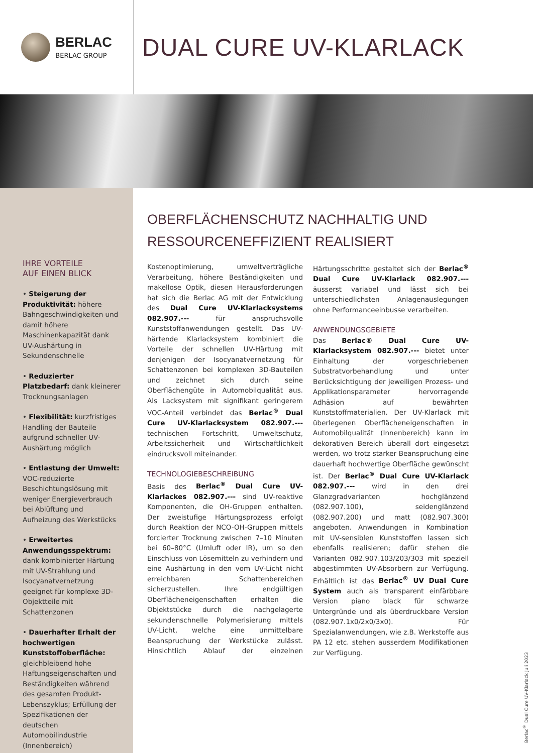BERLAC
BERLAC GROUP
DUAL CURE UV-KLARLACK
IHRE VORTEILE
AUF EINEN BLICK
• Steigerung der Produktivität: höhere Bahngeschwindigkeiten und damit höhere Maschinenkapazität dank UV-Aushärtung in Sekundenschnelle
• Reduzierter Platzbedarf: dank kleinerer Trocknungsanlagen
• Flexibilität: kurzfristiges Handling der Bauteile aufgrund schneller UV-Aushärtung möglich
• Entlastung der Umwelt: VOC-reduzierte Beschichtungslösung mit weniger Energieverbrauch bei Ablüftung und Aufheizung des Werkstücks
• Erweitertes Anwendungsspektrum: dank kombinierter Härtung mit UV-Strahlung und Isocyanatvernetzung geeignet für komplexe 3D-Objektteile mit Schattenzonen
• Dauerhafter Erhalt der hochwertigen Kunststoffoberfläche: gleichbleibend hohe Haftungseigenschaften und Beständigkeiten während des gesamten Produkt-Lebenszyklus; Erfüllung der Spezifikationen der deutschen Automobilindustrie (Innenbereich)
OBERFLÄCHENSCHUTZ NACHHALTIG UND RESSOURCENEFFIZIENT REALISIERT
Kostenoptimierung, umweltverträgliche Verarbeitung, höhere Beständigkeiten und makellose Optik, diesen Herausforderungen hat sich die Berlac AG mit der Entwicklung des Dual Cure UV-Klarlacksystems 082.907.--- für anspruchsvolle Kunststoffanwendungen gestellt. Das UV-härtende Klarlacksystem kombiniert die Vorteile der schnellen UV-Härtung mit denjenigen der Isocyanatvernetzung für Schattenzonen bei komplexen 3D-Bauteilen und zeichnet sich durch seine Oberflächengüte in Automobilqualität aus. Als Lacksystem mit signifikant geringerem VOC-Anteil verbindet das Berlac<sup>®</sup> Dual Cure UV-Klarlacksystem 082.907.--- technischen Fortschritt, Umweltschutz, Arbeitssicherheit und Wirtschaftlichkeit eindrucksvoll miteinander.
TECHNOLOGIEBESCHREIBUNG
Basis des Berlac<sup>®</sup> Dual Cure UV-Klarlackes 082.907.--- sind UV-reaktive Komponenten, die OH-Gruppen enthalten. Der zweistufige Härtungsprozess erfolgt durch Reaktion der NCO-OH-Gruppen mittels forcierter Trocknung zwischen 7–10 Minuten bei 60–80°C (Umluft oder IR), um so den Einschluss von Lösemitteln zu verhindern und eine Aushärtung in den vom UV-Licht nicht erreichbaren Schattenbereichen sicherzustellen. Ihre endgültigen Oberflächeneigenschaften erhalten die Objektstücke durch die nachgelagerte sekundenschnelle Polymerisierung mittels UV-Licht, welche eine unmittelbare Beanspruchung der Werkstücke zulässt. Hinsichtlich Ablauf der einzelnen Härtungsschritte gestaltet sich der Berlac<sup>®</sup> Dual Cure UV-Klarlack 082.907.--- äusserst variabel und lässt sich bei unterschiedlichsten Anlagenauslegungen ohne Performanceeinbusse verarbeiten.
ANWENDUNGSGEBIETE
Das Berlac® Dual Cure UV-Klarlacksystem 082.907.--- bietet unter Einhaltung der vorgeschriebenen Substratvorbehandlung und unter Berücksichtigung der jeweiligen Prozess- und Applikationsparameter hervorragende Adhäsion auf bewährten Kunststoffmaterialien. Der UV-Klarlack mit überlegenen Oberflächeneigenschaften in Automobilqualität (Innenbereich) kann im dekorativen Bereich überall dort eingesetzt werden, wo trotz starker Beanspruchung eine dauerhaft hochwertige Oberfläche gewünscht ist. Der Berlac<sup>®</sup> Dual Cure UV-Klarlack 082.907.--- wird in den drei Glanzgradvarianten hochglänzend (082.907.100), seidenglänzend (082.907.200) und matt (082.907.300) angeboten. Anwendungen in Kombination mit UV-sensiblen Kunststoffen lassen sich ebenfalls realisieren; dafür stehen die Varianten 082.907.103/203/303 mit speziell abgestimmten UV-Absorbern zur Verfügung. Erhältlich ist das Berlac<sup>®</sup> UV Dual Cure System auch als transparent einfärbbare Version piano black für schwarze Untergründe und als überdruckbare Version (082.907.1x0/2x0/3x0). Für Spezialanwendungen, wie z.B. Werkstoffe aus PA 12 etc. stehen ausserdem Modifikationen zur Verfügung.
Berlac<sup>®</sup> Dual Cure UV-Klarlack Juli 2023